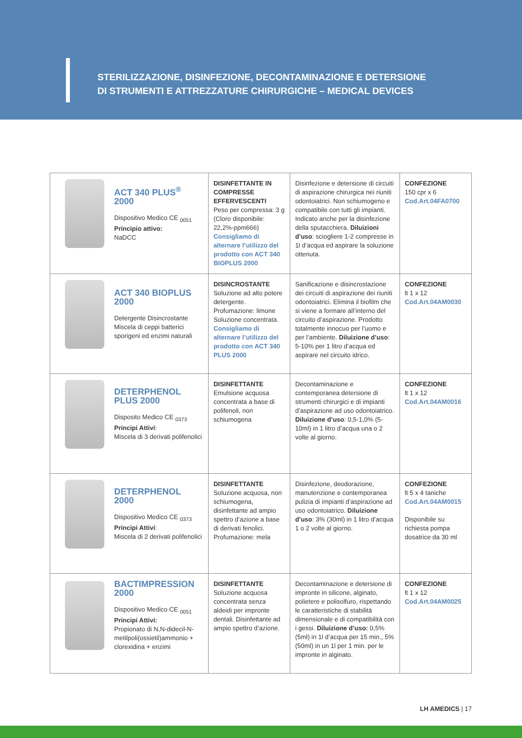STERILIZZAZIONE, DISINFEZIONE, DECONTAMINAZIONE E DETERSIONE
DI STRUMENTI E ATTREZZATURE CHIRURGICHE – MEDICAL DEVICES
| ACT 340 PLUS<sup>®</sup> 2000 Dispositivo Medico CE <sub>0051</sub> Principio attivo: NaDCC | DISINFETTANTE IN COMPRESSE EFFERVESCENTI Peso per compressa: 3 g (Cloro disponibile: 22,2%-ppm666) Consigliamo di alternare l’utilizzo del prodotto con ACT 340 BIOPLUS 2000 | Disinfezione e detersione di circuiti di aspirazione chirurgica nei riuniti odontoiatrici. Non schiumogeno e compatibile con tutti gli impianti. Indicato anche per la disinfezione della sputacchiera. Diluizioni d’uso : sciogliere 1-2 compresse in 1l d’acqua ed aspirare la soluzione ottenuta. | CONFEZIONE 150 cpr x 6 Cod.Art.04FA0700 |
| ACT 340 BIOPLUS 2000 Detergente Disincrostante Miscela di ceppi batterici sporigeni ed enzimi naturali | DISINCROSTANTE Soluzione ad alto potere detergente. Profumazione: limone Soluzione concentrata. Consigliamo di alternare l’utilizzo del prodotto con ACT 340 PLUS 2000 | Sanificazione e disincrostazione dei circuiti di aspirazione dei riuniti odontoiatrici. Elimina il biofilm che si viene a formare all’interno del circuito d’aspirazione. Prodotto totalmente innocuo per l’uomo e per l’ambiente. Diluizione d’uso : 5-10% per 1 litro d’acqua ed aspirare nel circuito idrico. | CONFEZIONE lt 1 x 12 Cod.Art.04AM0030 |
| DETERPHENOL PLUS 2000 Disposito Medico CE <sub>0373</sub> Principi Attivi : Miscela di 3 derivati polifenolici | DISINFETTANTE Emulsione acquosa concentrata a base di polifenoli, non schiumogena | Decontaminazione e contemporanea detersione di strumenti chirurgici e di impianti d’aspirazione ad uso odontoiatrico. Diluizione d’uso : 0,5-1,0% (5-10ml) in 1 litro d’acqua una o 2 volte al giorno. | CONFEZIONE lt 1 x 12 Cod.Art.04AM0016 |
| DETERPHENOL 2000 Dispositivo Medico CE <sub>0373</sub> Principi Attivi : Miscela di 2 derivati polifenolici | DISINFETTANTE Soluzione acquosa, non schiumogena, disinfettante ad ampio spettro d’azione a base di derivati fenolici. Profumazione: mela | Disinfezione, deodorazione, manutenzione e contemporanea pulizia di impianti d’aspirazione ad uso odontoiatrico. Diluizione d’uso : 3% (30ml) in 1 litro d’acqua 1 o 2 volte al giorno. | CONFEZIONE lt 5 x 4 taniche Cod.Art.04AM0015 Disponibile su richiesta pompa dosatrice da 30 ml |
| BACTIMPRESSION 2000 Dispositivo Medico CE <sub>0051</sub> Principi Attivi: Propionato di N,N-didecil-N-metilpoli(ossietil)ammonio + clorexidina + enzimi | DISINFETTANTE Soluzione acquosa concentrata senza aldeidi per impronte dentali. Disinfettante ad ampio spettro d’azione. | Decontaminazione e detersione di impronte in silicone, alginato, polietere e polisolfuro, rispettando le caratteristiche di stabilità dimensionale e di compatibilità con i gessi. Diluizione d’uso: 0,5% (5ml) in 1l d’acqua per 15 min., 5% (50ml) in un 1l per 1 min. per le impronte in alginato. | CONFEZIONE lt 1 x 12 Cod.Art.04AM0025 |
LH AMEDICS | 17